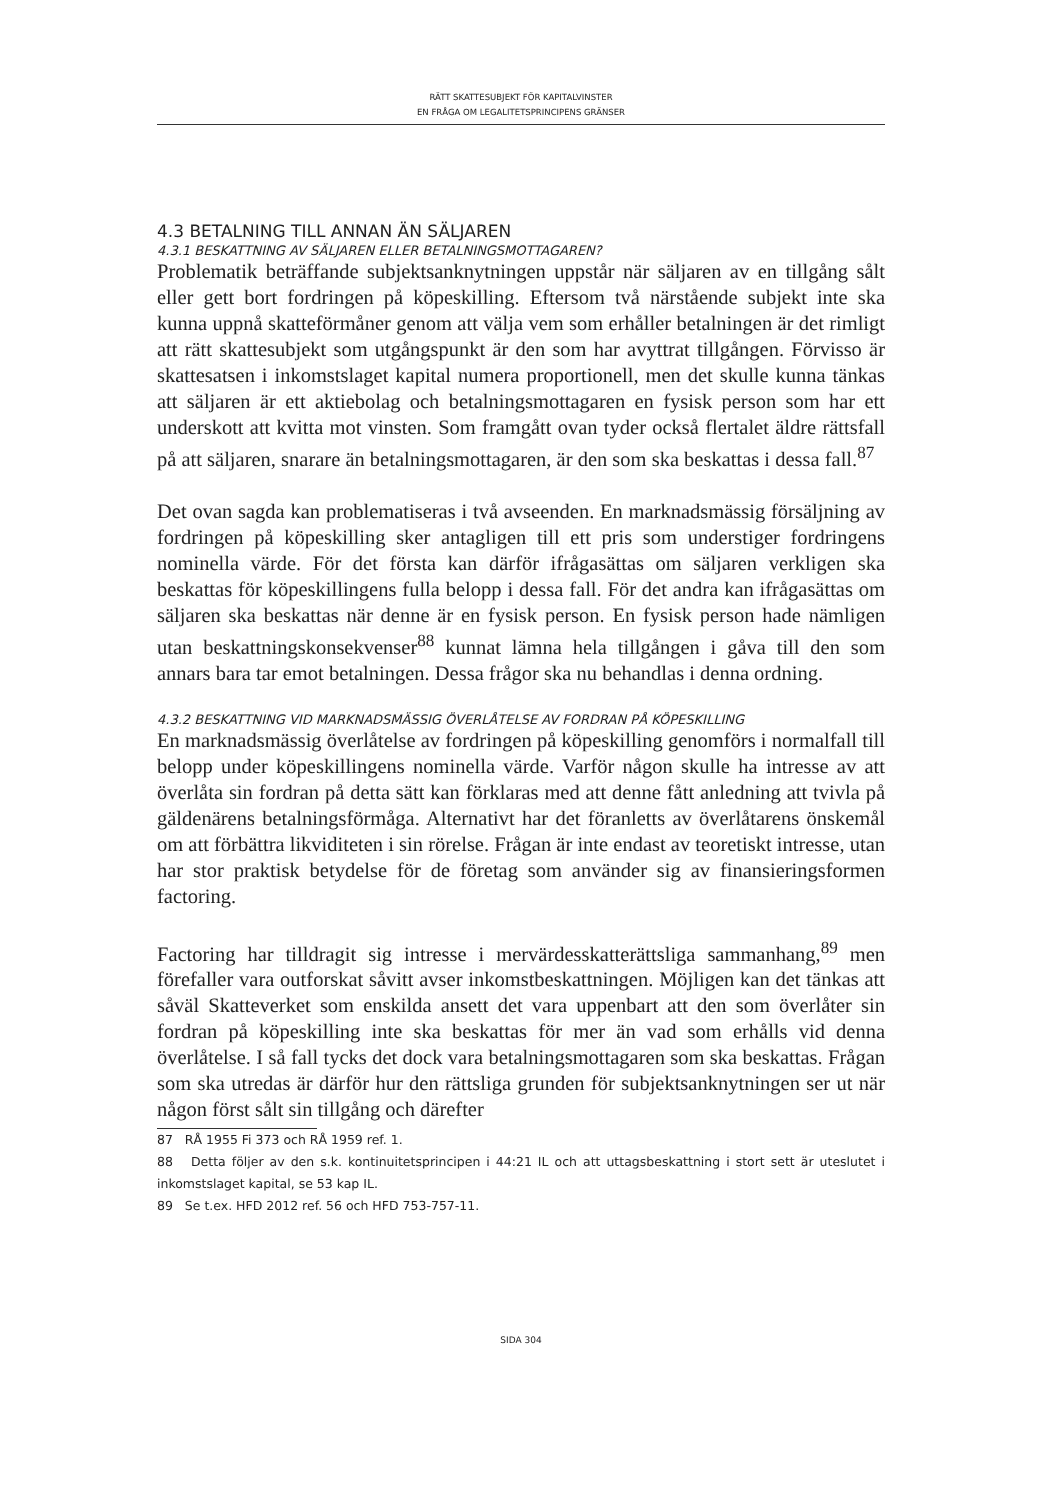RÄTT SKATTESUBJEKT FÖR KAPITALVINSTER
EN FRÅGA OM LEGALITETSPRINCIPENS GRÄNSER
4.3 BETALNING TILL ANNAN ÄN SÄLJAREN
4.3.1 BESKATTNING AV SÄLJAREN ELLER BETALNINGSMOTTAGAREN?
Problematik beträffande subjektsanknytningen uppstår när säljaren av en tillgång sålt eller gett bort fordringen på köpeskilling. Eftersom två närstående subjekt inte ska kunna uppnå skatteförmåner genom att välja vem som erhåller betalningen är det rimligt att rätt skattesubjekt som utgångspunkt är den som har avyttrat tillgången. Förvisso är skattesatsen i inkomstslaget kapital numera proportionell, men det skulle kunna tänkas att säljaren är ett aktiebolag och betalningsmottagaren en fysisk person som har ett underskott att kvitta mot vinsten. Som framgått ovan tyder också flertalet äldre rättsfall på att säljaren, snarare än betalningsmottagaren, är den som ska beskattas i dessa fall.<sup>87</sup>
Det ovan sagda kan problematiseras i två avseenden. En marknadsmässig försäljning av fordringen på köpeskilling sker antagligen till ett pris som understiger fordringens nominella värde. För det första kan därför ifrågasättas om säljaren verkligen ska beskattas för köpeskillingens fulla belopp i dessa fall. För det andra kan ifrågasättas om säljaren ska beskattas när denne är en fysisk person. En fysisk person hade nämligen utan beskattningskonsekvenser<sup>88</sup> kunnat lämna hela tillgången i gåva till den som annars bara tar emot betalningen. Dessa frågor ska nu behandlas i denna ordning.
4.3.2 BESKATTNING VID MARKNADSMÄSSIG ÖVERLÅTELSE AV FORDRAN PÅ KÖPESKILLING
En marknadsmässig överlåtelse av fordringen på köpeskilling genomförs i normalfall till belopp under köpeskillingens nominella värde. Varför någon skulle ha intresse av att överlåta sin fordran på detta sätt kan förklaras med att denne fått anledning att tvivla på gäldenärens betalningsförmåga. Alternativt har det föranletts av överlåtarens önskemål om att förbättra likviditeten i sin rörelse. Frågan är inte endast av teoretiskt intresse, utan har stor praktisk betydelse för de företag som använder sig av finansieringsformen factoring.
Factoring har tilldragit sig intresse i mervärdesskatterättsliga sammanhang,<sup>89</sup> men förefaller vara outforskat såvitt avser inkomstbeskattningen. Möjligen kan det tänkas att såväl Skatteverket som enskilda ansett det vara uppenbart att den som överlåter sin fordran på köpeskilling inte ska beskattas för mer än vad som erhålls vid denna överlåtelse. I så fall tycks det dock vara betalningsmottagaren som ska beskattas. Frågan som ska utredas är därför hur den rättsliga grunden för subjektsanknytningen ser ut när någon först sålt sin tillgång och därefter
87 RÅ 1955 Fi 373 och RÅ 1959 ref. 1.
88 Detta följer av den s.k. kontinuitetsprincipen i 44:21 IL och att uttagsbeskattning i stort sett är uteslutet i inkomstslaget kapital, se 53 kap IL.
89 Se t.ex. HFD 2012 ref. 56 och HFD 753-757-11.
SIDA 304